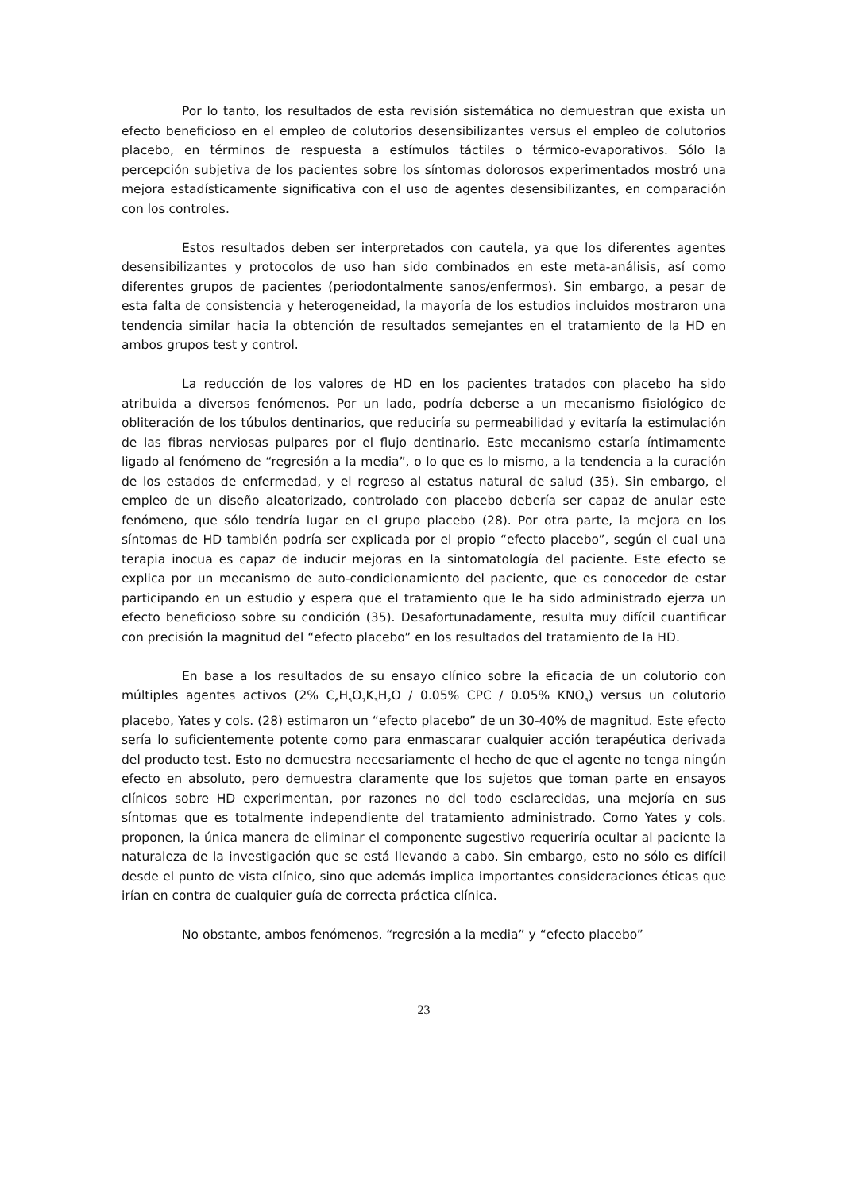Por lo tanto, los resultados de esta revisión sistemática no demuestran que exista un efecto beneficioso en el empleo de colutorios desensibilizantes versus el empleo de colutorios placebo, en términos de respuesta a estímulos táctiles o térmico-evaporativos. Sólo la percepción subjetiva de los pacientes sobre los síntomas dolorosos experimentados mostró una mejora estadísticamente significativa con el uso de agentes desensibilizantes, en comparación con los controles.
Estos resultados deben ser interpretados con cautela, ya que los diferentes agentes desensibilizantes y protocolos de uso han sido combinados en este meta-análisis, así como diferentes grupos de pacientes (periodontalmente sanos/enfermos). Sin embargo, a pesar de esta falta de consistencia y heterogeneidad, la mayoría de los estudios incluidos mostraron una tendencia similar hacia la obtención de resultados semejantes en el tratamiento de la HD en ambos grupos test y control.
La reducción de los valores de HD en los pacientes tratados con placebo ha sido atribuida a diversos fenómenos. Por un lado, podría deberse a un mecanismo fisiológico de obliteración de los túbulos dentinarios, que reduciría su permeabilidad y evitaría la estimulación de las fibras nerviosas pulpares por el flujo dentinario. Este mecanismo estaría íntimamente ligado al fenómeno de “regresión a la media”, o lo que es lo mismo, a la tendencia a la curación de los estados de enfermedad, y el regreso al estatus natural de salud (35). Sin embargo, el empleo de un diseño aleatorizado, controlado con placebo debería ser capaz de anular este fenómeno, que sólo tendría lugar en el grupo placebo (28). Por otra parte, la mejora en los síntomas de HD también podría ser explicada por el propio “efecto placebo”, según el cual una terapia inocua es capaz de inducir mejoras en la sintomatología del paciente. Este efecto se explica por un mecanismo de auto-condicionamiento del paciente, que es conocedor de estar participando en un estudio y espera que el tratamiento que le ha sido administrado ejerza un efecto beneficioso sobre su condición (35). Desafortunadamente, resulta muy difícil cuantificar con precisión la magnitud del “efecto placebo” en los resultados del tratamiento de la HD.
En base a los resultados de su ensayo clínico sobre la eficacia de un colutorio con múltiples agentes activos (2% C<sub>6</sub>H<sub>5</sub>O<sub>7</sub>K<sub>3</sub>H<sub>2</sub>O / 0.05% CPC / 0.05% KNO<sub>3</sub>) versus un colutorio placebo, Yates y cols. (28) estimaron un “efecto placebo” de un 30-40% de magnitud. Este efecto sería lo suficientemente potente como para enmascarar cualquier acción terapéutica derivada del producto test. Esto no demuestra necesariamente el hecho de que el agente no tenga ningún efecto en absoluto, pero demuestra claramente que los sujetos que toman parte en ensayos clínicos sobre HD experimentan, por razones no del todo esclarecidas, una mejoría en sus síntomas que es totalmente independiente del tratamiento administrado. Como Yates y cols. proponen, la única manera de eliminar el componente sugestivo requeriría ocultar al paciente la naturaleza de la investigación que se está llevando a cabo. Sin embargo, esto no sólo es difícil desde el punto de vista clínico, sino que además implica importantes consideraciones éticas que irían en contra de cualquier guía de correcta práctica clínica.
No obstante, ambos fenómenos, “regresión a la media” y “efecto placebo”
23